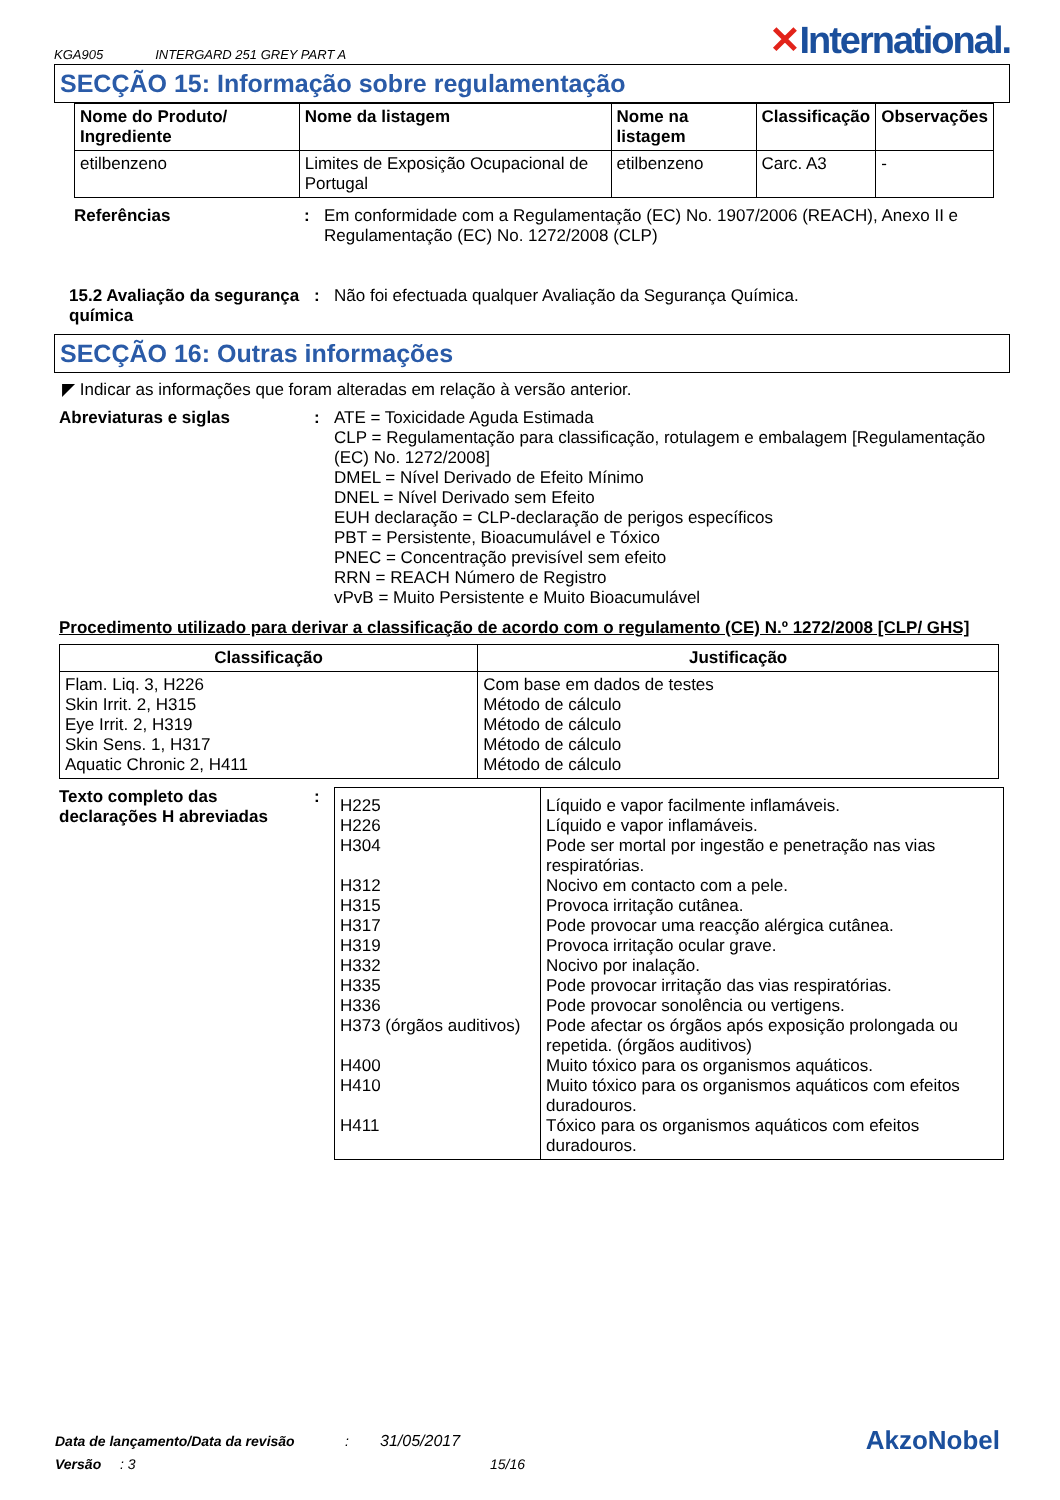KGA905 INTERGARD 251 GREY PART A
✕International.
SECÇÃO 15: Informação sobre regulamentação
| Nome do Produto/ Ingrediente | Nome da listagem | Nome na listagem | Classificação | Observações |
| --- | --- | --- | --- | --- |
| etilbenzeno | Limites de Exposição Ocupacional de Portugal | etilbenzeno | Carc. A3 | - |
Referências : Em conformidade com a Regulamentação (EC) No. 1907/2006 (REACH), Anexo II e Regulamentação (EC) No. 1272/2008 (CLP)
15.2 Avaliação da segurança química
: Não foi efectuada qualquer Avaliação da Segurança Química.
SECÇÃO 16: Outras informações
◤ Indicar as informações que foram alteradas em relação à versão anterior.
Abreviaturas e siglas : ATE = Toxicidade Aguda Estimada
CLP = Regulamentação para classificação, rotulagem e embalagem [Regulamentação (EC) No. 1272/2008]
DMEL = Nível Derivado de Efeito Mínimo
DNEL = Nível Derivado sem Efeito
EUH declaração = CLP-declaração de perigos específicos
PBT = Persistente, Bioacumulável e Tóxico
PNEC = Concentração previsível sem efeito
RRN = REACH Número de Registro
vPvB = Muito Persistente e Muito Bioacumulável
Procedimento utilizado para derivar a classificação de acordo com o regulamento (CE) N.º 1272/2008 [CLP/ GHS]
| Classificação | Justificação |
| --- | --- |
| Flam. Liq. 3, H226 Skin Irrit. 2, H315 Eye Irrit. 2, H319 Skin Sens. 1, H317 Aquatic Chronic 2, H411 | Com base em dados de testes Método de cálculo Método de cálculo Método de cálculo Método de cálculo |
Texto completo das declarações H abreviadas
:
| H225 H226 H304 H312 H315 H317 H319 H332 H335 H336 H373 (órgãos auditivos) H400 H410 H411 | Líquido e vapor facilmente inflamáveis. Líquido e vapor inflamáveis. Pode ser mortal por ingestão e penetração nas vias respiratórias. Nocivo em contacto com a pele. Provoca irritação cutânea. Pode provocar uma reacção alérgica cutânea. Provoca irritação ocular grave. Nocivo por inalação. Pode provocar irritação das vias respiratórias. Pode provocar sonolência ou vertigens. Pode afectar os órgãos após exposição prolongada ou repetida. (órgãos auditivos) Muito tóxico para os organismos aquáticos. Muito tóxico para os organismos aquáticos com efeitos duradouros. Tóxico para os organismos aquáticos com efeitos duradouros. |
Data de lançamento/Data da revisão: 31/05/2017 AkzoNobel
Versão: 3 15/16